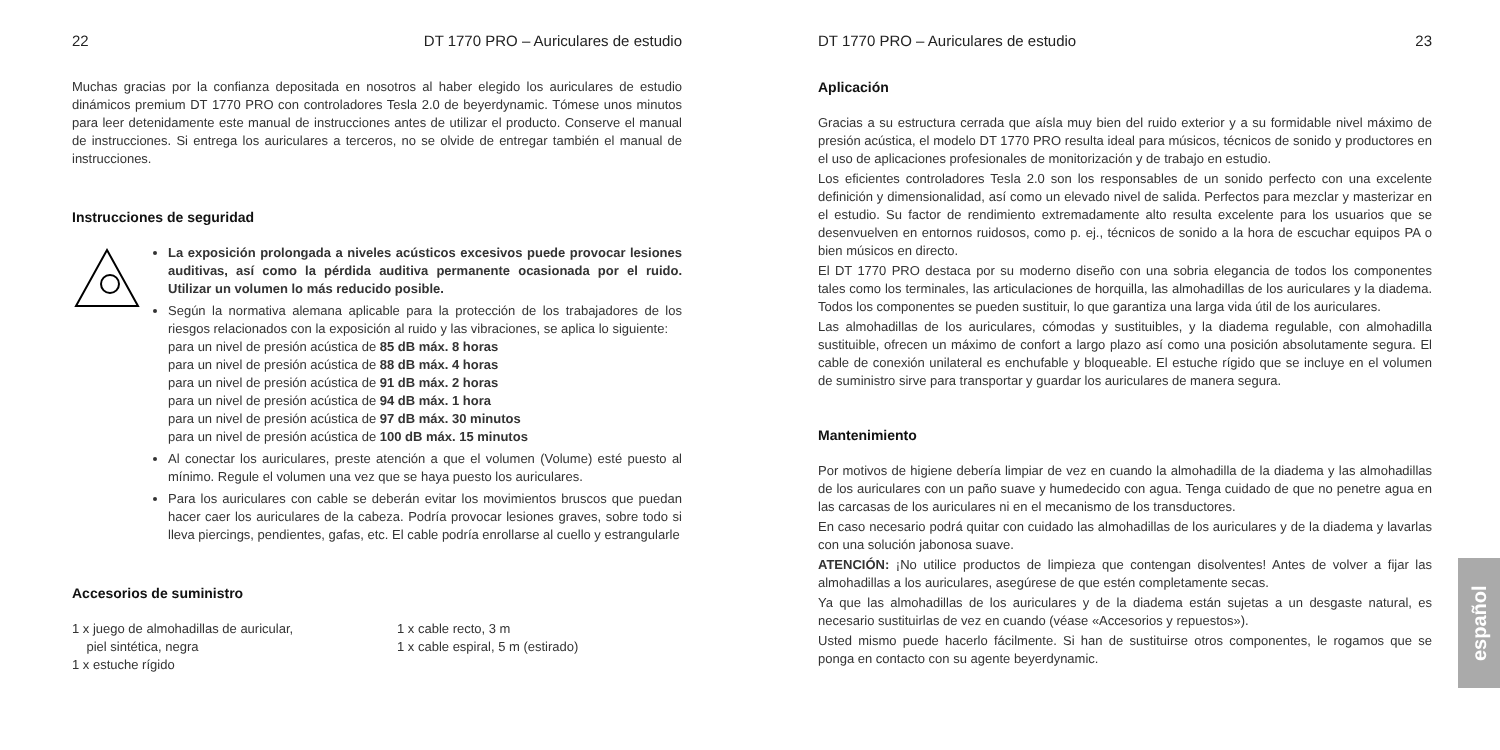22 DT 1770 PRO – Auriculares de estudio
Muchas gracias por la confianza depositada en nosotros al haber elegido los auriculares de estudio dinámicos premium DT 1770 PRO con controladores Tesla 2.0 de beyerdynamic. Tómese unos minutos para leer detenidamente este manual de instrucciones antes de utilizar el producto. Conserve el manual de instrucciones. Si entrega los auriculares a terceros, no se olvide de entregar también el manual de instrucciones.
Instrucciones de seguridad
La exposición prolongada a niveles acústicos excesivos puede provocar lesiones auditivas, así como la pérdida auditiva permanente ocasionada por el ruido. Utilizar un volumen lo más reducido posible.
Según la normativa alemana aplicable para la protección de los trabajadores de los riesgos relacionados con la exposición al ruido y las vibraciones, se aplica lo siguiente:
para un nivel de presión acústica de 85 dB máx. 8 horas
para un nivel de presión acústica de 88 dB máx. 4 horas
para un nivel de presión acústica de 91 dB máx. 2 horas
para un nivel de presión acústica de 94 dB máx. 1 hora
para un nivel de presión acústica de 97 dB máx. 30 minutos
para un nivel de presión acústica de 100 dB máx. 15 minutos
Al conectar los auriculares, preste atención a que el volumen (Volume) esté puesto al mínimo. Regule el volumen una vez que se haya puesto los auriculares.
Para los auriculares con cable se deberán evitar los movimientos bruscos que puedan hacer caer los auriculares de la cabeza. Podría provocar lesiones graves, sobre todo si lleva piercings, pendientes, gafas, etc. El cable podría enrollarse al cuello y estrangularle
Accesorios de suministro
1 x juego de almohadillas de auricular,
piel sintética, negra
1 x estuche rígido
1 x cable recto, 3 m
1 x cable espiral, 5 m (estirado)
DT 1770 PRO – Auriculares de estudio 23
Aplicación
Gracias a su estructura cerrada que aísla muy bien del ruido exterior y a su formidable nivel máximo de presión acústica, el modelo DT 1770 PRO resulta ideal para músicos, técnicos de sonido y productores en el uso de aplicaciones profesionales de monitorización y de trabajo en estudio.
Los eficientes controladores Tesla 2.0 son los responsables de un sonido perfecto con una excelente definición y dimensionalidad, así como un elevado nivel de salida. Perfectos para mezclar y masterizar en el estudio. Su factor de rendimiento extremadamente alto resulta excelente para los usuarios que se desenvuelven en entornos ruidosos, como p. ej., técnicos de sonido a la hora de escuchar equipos PA o bien músicos en directo.
El DT 1770 PRO destaca por su moderno diseño con una sobria elegancia de todos los componentes tales como los terminales, las articulaciones de horquilla, las almohadillas de los auriculares y la diadema. Todos los componentes se pueden sustituir, lo que garantiza una larga vida útil de los auriculares.
Las almohadillas de los auriculares, cómodas y sustituibles, y la diadema regulable, con almohadilla sustituible, ofrecen un máximo de confort a largo plazo así como una posición absolutamente segura. El cable de conexión unilateral es enchufable y bloqueable. El estuche rígido que se incluye en el volumen de suministro sirve para transportar y guardar los auriculares de manera segura.
Mantenimiento
Por motivos de higiene debería limpiar de vez en cuando la almohadilla de la diadema y las almohadillas de los auriculares con un paño suave y humedecido con agua. Tenga cuidado de que no penetre agua en las carcasas de los auriculares ni en el mecanismo de los transductores.
En caso necesario podrá quitar con cuidado las almohadillas de los auriculares y de la diadema y lavarlas con una solución jabonosa suave.
ATENCIÓN: ¡No utilice productos de limpieza que contengan disolventes! Antes de volver a fijar las almohadillas a los auriculares, asegúrese de que estén completamente secas.
Ya que las almohadillas de los auriculares y de la diadema están sujetas a un desgaste natural, es necesario sustituirlas de vez en cuando (véase «Accesorios y repuestos»).
Usted mismo puede hacerlo fácilmente. Si han de sustituirse otros componentes, le rogamos que se ponga en contacto con su agente beyerdynamic.
español